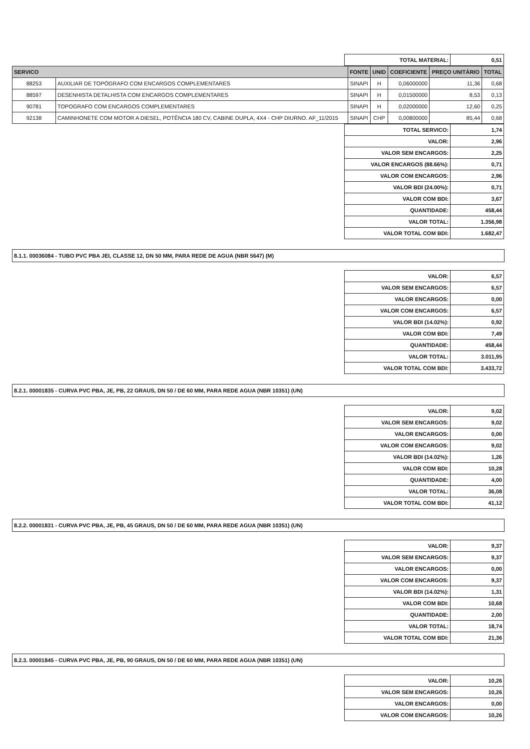| TOTAL MATERIAL: | 0,51 |
| SERVICO | | FONTE | UNID | COEFICIENTE | PREÇO UNITÁRIO | TOTAL |
| --- | --- | --- | --- | --- | --- | --- |
| 88253 | AUXILIAR DE TOPÓGRAFO COM ENCARGOS COMPLEMENTARES | SINAPI | H | 0,06000000 | 11,36 | 0,68 |
| 88597 | DESENHISTA DETALHISTA COM ENCARGOS COMPLEMENTARES | SINAPI | H | 0,01500000 | 8,53 | 0,13 |
| 90781 | TOPOGRAFO COM ENCARGOS COMPLEMENTARES | SINAPI | H | 0,02000000 | 12,60 | 0,25 |
| 92138 | CAMINHONETE COM MOTOR A DIESEL, POTÊNCIA 180 CV, CABINE DUPLA, 4X4 - CHP DIURNO. AF_11/2015 | SINAPI | CHP | 0,00800000 | 85,44 | 0,68 |
| TOTAL SERVICO: | 1,74 |
| VALOR: | 2,96 |
| VALOR SEM ENCARGOS: | 2,25 |
| VALOR ENCARGOS (88.66%): | 0,71 |
| VALOR COM ENCARGOS: | 2,96 |
| VALOR BDI (24.00%): | 0,71 |
| VALOR COM BDI: | 3,67 |
| QUANTIDADE: | 458,44 |
| VALOR TOTAL: | 1.356,98 |
| VALOR TOTAL COM BDI: | 1.682,47 |
8.1.1. 00036084 - TUBO PVC PBA JEI, CLASSE 12, DN 50 MM, PARA REDE DE AGUA (NBR 5647) (M)
| VALOR: | 6,57 |
| VALOR SEM ENCARGOS: | 6,57 |
| VALOR ENCARGOS: | 0,00 |
| VALOR COM ENCARGOS: | 6,57 |
| VALOR BDI (14.02%): | 0,92 |
| VALOR COM BDI: | 7,49 |
| QUANTIDADE: | 458,44 |
| VALOR TOTAL: | 3.011,95 |
| VALOR TOTAL COM BDI: | 3.433,72 |
8.2.1. 00001835 - CURVA PVC PBA, JE, PB, 22 GRAUS, DN 50 / DE 60 MM, PARA REDE AGUA (NBR 10351) (UN)
| VALOR: | 9,02 |
| VALOR SEM ENCARGOS: | 9,02 |
| VALOR ENCARGOS: | 0,00 |
| VALOR COM ENCARGOS: | 9,02 |
| VALOR BDI (14.02%): | 1,26 |
| VALOR COM BDI: | 10,28 |
| QUANTIDADE: | 4,00 |
| VALOR TOTAL: | 36,08 |
| VALOR TOTAL COM BDI: | 41,12 |
8.2.2. 00001831 - CURVA PVC PBA, JE, PB, 45 GRAUS, DN 50 / DE 60 MM, PARA REDE AGUA (NBR 10351) (UN)
| VALOR: | 9,37 |
| VALOR SEM ENCARGOS: | 9,37 |
| VALOR ENCARGOS: | 0,00 |
| VALOR COM ENCARGOS: | 9,37 |
| VALOR BDI (14.02%): | 1,31 |
| VALOR COM BDI: | 10,68 |
| QUANTIDADE: | 2,00 |
| VALOR TOTAL: | 18,74 |
| VALOR TOTAL COM BDI: | 21,36 |
8.2.3. 00001845 - CURVA PVC PBA, JE, PB, 90 GRAUS, DN 50 / DE 60 MM, PARA REDE AGUA (NBR 10351) (UN)
| VALOR: | 10,26 |
| VALOR SEM ENCARGOS: | 10,26 |
| VALOR ENCARGOS: | 0,00 |
| VALOR COM ENCARGOS: | 10,26 |